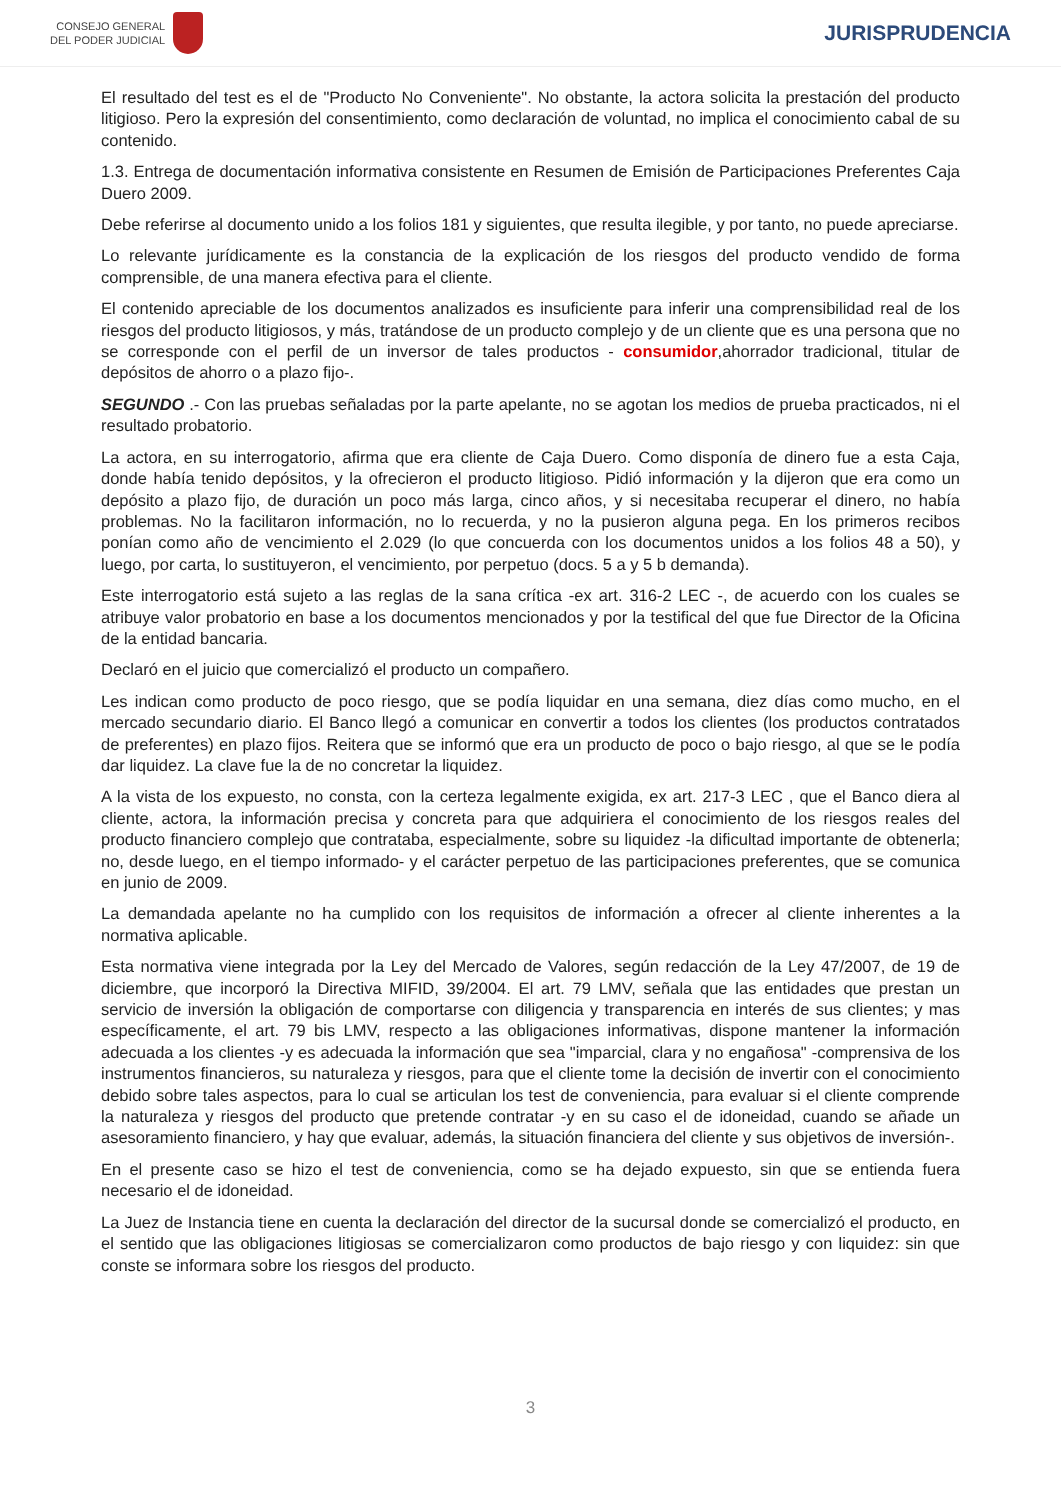CONSEJO GENERAL
DEL PODER JUDICIAL
JURISPRUDENCIA
El resultado del test es el de "Producto No Conveniente". No obstante, la actora solicita la prestación del producto litigioso. Pero la expresión del consentimiento, como declaración de voluntad, no implica el conocimiento cabal de su contenido.
1.3. Entrega de documentación informativa consistente en Resumen de Emisión de Participaciones Preferentes Caja Duero 2009.
Debe referirse al documento unido a los folios 181 y siguientes, que resulta ilegible, y por tanto, no puede apreciarse.
Lo relevante jurídicamente es la constancia de la explicación de los riesgos del producto vendido de forma comprensible, de una manera efectiva para el cliente.
El contenido apreciable de los documentos analizados es insuficiente para inferir una comprensibilidad real de los riesgos del producto litigiosos, y más, tratándose de un producto complejo y de un cliente que es una persona que no se corresponde con el perfil de un inversor de tales productos - consumidor,ahorrador tradicional, titular de depósitos de ahorro o a plazo fijo-.
SEGUNDO .- Con las pruebas señaladas por la parte apelante, no se agotan los medios de prueba practicados, ni el resultado probatorio.
La actora, en su interrogatorio, afirma que era cliente de Caja Duero. Como disponía de dinero fue a esta Caja, donde había tenido depósitos, y la ofrecieron el producto litigioso. Pidió información y la dijeron que era como un depósito a plazo fijo, de duración un poco más larga, cinco años, y si necesitaba recuperar el dinero, no había problemas. No la facilitaron información, no lo recuerda, y no la pusieron alguna pega. En los primeros recibos ponían como año de vencimiento el 2.029 (lo que concuerda con los documentos unidos a los folios 48 a 50), y luego, por carta, lo sustituyeron, el vencimiento, por perpetuo (docs. 5 a y 5 b demanda).
Este interrogatorio está sujeto a las reglas de la sana crítica -ex art. 316-2 LEC -, de acuerdo con los cuales se atribuye valor probatorio en base a los documentos mencionados y por la testifical del que fue Director de la Oficina de la entidad bancaria.
Declaró en el juicio que comercializó el producto un compañero.
Les indican como producto de poco riesgo, que se podía liquidar en una semana, diez días como mucho, en el mercado secundario diario. El Banco llegó a comunicar en convertir a todos los clientes (los productos contratados de preferentes) en plazo fijos. Reitera que se informó que era un producto de poco o bajo riesgo, al que se le podía dar liquidez. La clave fue la de no concretar la liquidez.
A la vista de los expuesto, no consta, con la certeza legalmente exigida, ex art. 217-3 LEC , que el Banco diera al cliente, actora, la información precisa y concreta para que adquiriera el conocimiento de los riesgos reales del producto financiero complejo que contrataba, especialmente, sobre su liquidez -la dificultad importante de obtenerla; no, desde luego, en el tiempo informado- y el carácter perpetuo de las participaciones preferentes, que se comunica en junio de 2009.
La demandada apelante no ha cumplido con los requisitos de información a ofrecer al cliente inherentes a la normativa aplicable.
Esta normativa viene integrada por la Ley del Mercado de Valores, según redacción de la Ley 47/2007, de 19 de diciembre, que incorporó la Directiva MIFID, 39/2004. El art. 79 LMV, señala que las entidades que prestan un servicio de inversión la obligación de comportarse con diligencia y transparencia en interés de sus clientes; y mas específicamente, el art. 79 bis LMV, respecto a las obligaciones informativas, dispone mantener la información adecuada a los clientes -y es adecuada la información que sea "imparcial, clara y no engañosa" -comprensiva de los instrumentos financieros, su naturaleza y riesgos, para que el cliente tome la decisión de invertir con el conocimiento debido sobre tales aspectos, para lo cual se articulan los test de conveniencia, para evaluar si el cliente comprende la naturaleza y riesgos del producto que pretende contratar -y en su caso el de idoneidad, cuando se añade un asesoramiento financiero, y hay que evaluar, además, la situación financiera del cliente y sus objetivos de inversión-.
En el presente caso se hizo el test de conveniencia, como se ha dejado expuesto, sin que se entienda fuera necesario el de idoneidad.
La Juez de Instancia tiene en cuenta la declaración del director de la sucursal donde se comercializó el producto, en el sentido que las obligaciones litigiosas se comercializaron como productos de bajo riesgo y con liquidez: sin que conste se informara sobre los riesgos del producto.
3